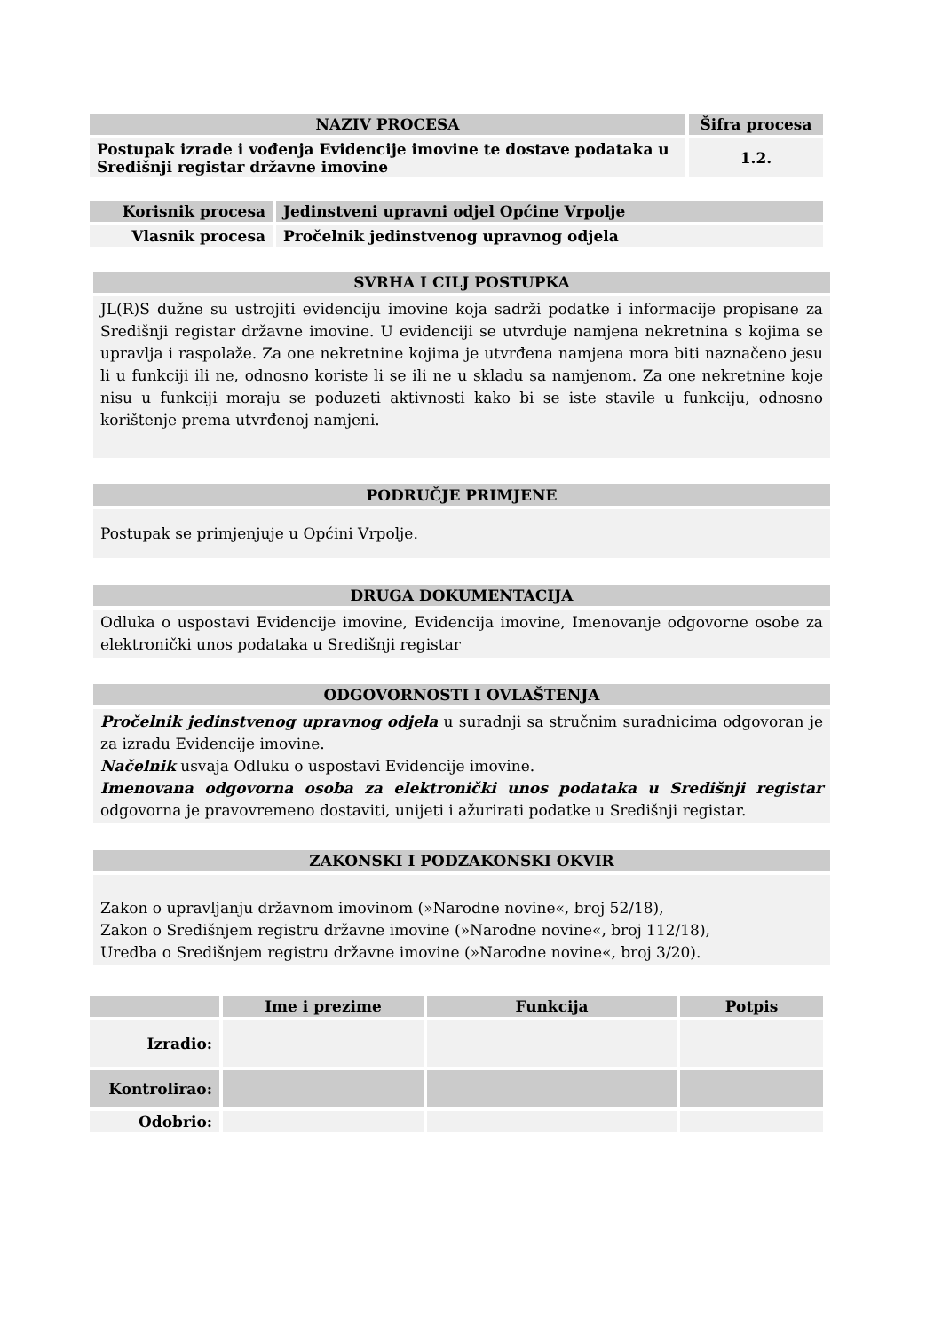| NAZIV PROCESA | Šifra procesa |
| --- | --- |
| Postupak izrade i vođenja Evidencije imovine te dostave podataka u Središnji registar državne imovine | 1.2. |
| Korisnik procesa | Jedinstveni upravni odjel Općine Vrpolje |
| Vlasnik procesa | Pročelnik jedinstvenog upravnog odjela |
SVRHA I CILJ POSTUPKA
JL(R)S dužne su ustrojiti evidenciju imovine koja sadrži podatke i informacije propisane za Središnji registar državne imovine. U evidenciji se utvrđuje namjena nekretnina s kojima se upravlja i raspolaže. Za one nekretnine kojima je utvrđena namjena mora biti naznačeno jesu li u funkciji ili ne, odnosno koriste li se ili ne u skladu sa namjenom. Za one nekretnine koje nisu u funkciji moraju se poduzeti aktivnosti kako bi se iste stavile u funkciju, odnosno korištenje prema utvrđenoj namjeni.
PODRUČJE PRIMJENE
Postupak se primjenjuje u Općini Vrpolje.
DRUGA DOKUMENTACIJA
Odluka o uspostavi Evidencije imovine, Evidencija imovine, Imenovanje odgovorne osobe za elektronički unos podataka u Središnji registar
ODGOVORNOSTI I OVLAŠTENJA
Pročelnik jedinstvenog upravnog odjela u suradnji sa stručnim suradnicima odgovoran je za izradu Evidencije imovine.
Načelnik usvaja Odluku o uspostavi Evidencije imovine.
Imenovana odgovorna osoba za elektronički unos podataka u Središnji registar odgovorna je pravovremeno dostaviti, unijeti i ažurirati podatke u Središnji registar.
ZAKONSKI I PODZAKONSKI OKVIR
Zakon o upravljanju državnom imovinom (»Narodne novine«, broj 52/18),
Zakon o Središnjem registru državne imovine (»Narodne novine«, broj 112/18),
Uredba o Središnjem registru državne imovine (»Narodne novine«, broj 3/20).
| | Ime i prezime | Funkcija | Potpis |
| --- | --- | --- | --- |
| Izradio: | | | |
| Kontrolirao: | | | |
| Odobrio: | | | |